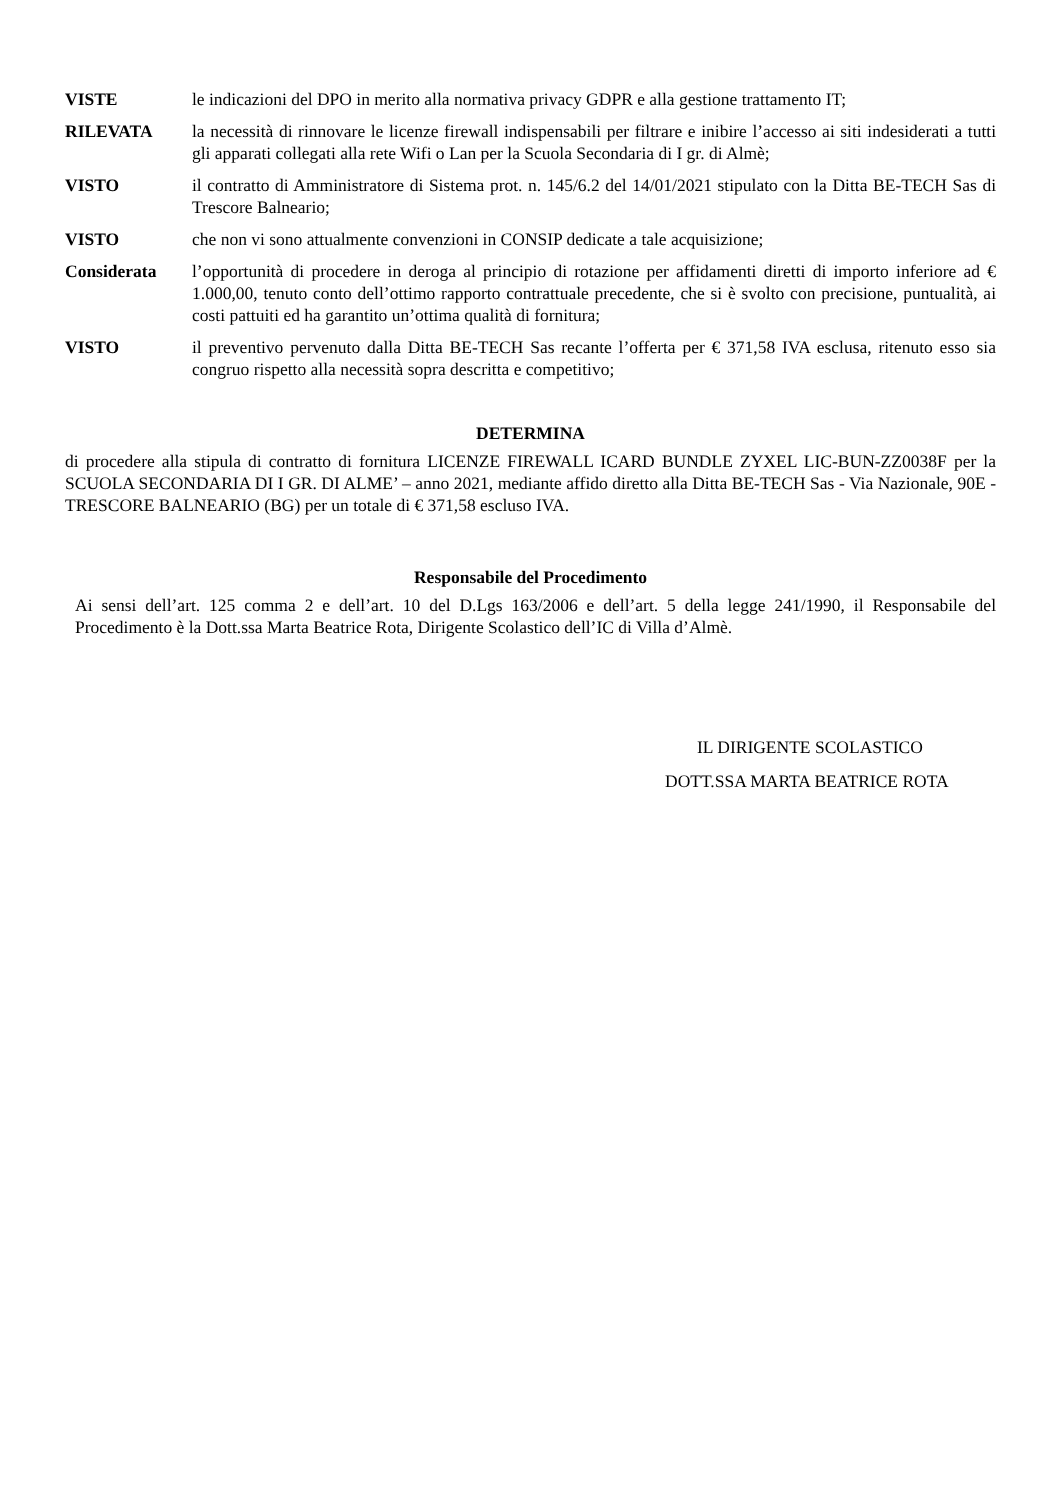VISTE le indicazioni del DPO in merito alla normativa privacy GDPR e alla gestione trattamento IT;
RILEVATA la necessità di rinnovare le licenze firewall indispensabili per filtrare e inibire l’accesso ai siti indesiderati a tutti gli apparati collegati alla rete Wifi o Lan per la Scuola Secondaria di I gr. di Almè;
VISTO il contratto di Amministratore di Sistema prot. n. 145/6.2 del 14/01/2021 stipulato con la Ditta BE-TECH Sas di Trescore Balneario;
VISTO che non vi sono attualmente convenzioni in CONSIP dedicate a tale acquisizione;
Considerata l’opportunità di procedere in deroga al principio di rotazione per affidamenti diretti di importo inferiore ad € 1.000,00, tenuto conto dell’ottimo rapporto contrattuale precedente, che si è svolto con precisione, puntualità, ai costi pattuiti ed ha garantito un’ottima qualità di fornitura;
VISTO il preventivo pervenuto dalla Ditta BE-TECH Sas recante l’offerta per € 371,58 IVA esclusa, ritenuto esso sia congruo rispetto alla necessità sopra descritta e competitivo;
DETERMINA
di procedere alla stipula di contratto di fornitura LICENZE FIREWALL ICARD BUNDLE ZYXEL LIC-BUN-ZZ0038F per la SCUOLA SECONDARIA DI I GR. DI ALME’ – anno 2021, mediante affido diretto alla Ditta BE-TECH Sas - Via Nazionale, 90E - TRESCORE BALNEARIO (BG) per un totale di € 371,58 escluso IVA.
Responsabile del Procedimento
Ai sensi dell’art. 125 comma 2 e dell’art. 10 del D.Lgs 163/2006 e dell’art. 5 della legge 241/1990, il Responsabile del Procedimento è la Dott.ssa Marta Beatrice Rota, Dirigente Scolastico dell’IC di Villa d’Almè.
IL DIRIGENTE SCOLASTICO
DOTT.SSA MARTA BEATRICE ROTA